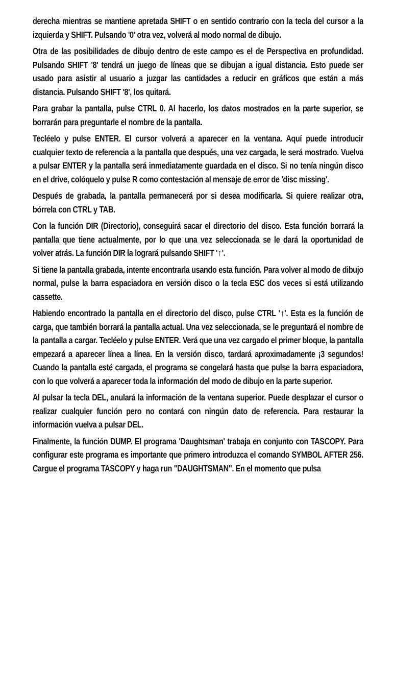derecha mientras se mantiene apretada SHIFT o en sentido contrario con la tecla del cursor a la izquierda y SHIFT. Pulsando '0' otra vez, volverá al modo normal de dibujo.
Otra de las posibilidades de dibujo dentro de este campo es el de Perspectiva en profundidad. Pulsando SHIFT '8' tendrá un juego de líneas que se dibujan a igual distancia. Esto puede ser usado para asistir al usuario a juzgar las cantidades a reducir en gráficos que están a más distancia. Pulsando SHIFT '8', los quitará.
Para grabar la pantalla, pulse CTRL 0. Al hacerlo, los datos mostrados en la parte superior, se borrarán para preguntarle el nombre de la pantalla.
Tecléelo y pulse ENTER. El cursor volverá a aparecer en la ventana. Aquí puede introducir cualquier texto de referencia a la pantalla que después, una vez cargada, le será mostrado. Vuelva a pulsar ENTER y la pantalla será inmediatamente guardada en el disco. Si no tenía ningún disco en el drive, colóquelo y pulse R como contestación al mensaje de error de 'disc missing'.
Después de grabada, la pantalla permanecerá por si desea modificarla. Si quiere realizar otra, bórrela con CTRL y TAB.
Con la función DIR (Directorio), conseguirá sacar el directorio del disco. Esta función borrará la pantalla que tiene actualmente, por lo que una vez seleccionada se le dará la oportunidad de volver atrás. La función DIR la logrará pulsando SHIFT '↑'.
Si tiene la pantalla grabada, intente encontrarla usando esta función. Para volver al modo de dibujo normal, pulse la barra espaciadora en versión disco o la tecla ESC dos veces si está utilizando cassette.
Habiendo encontrado la pantalla en el directorio del disco, pulse CTRL '↑'. Esta es la función de carga, que también borrará la pantalla actual. Una vez seleccionada, se le preguntará el nombre de la pantalla a cargar. Tecléelo y pulse ENTER. Verá que una vez cargado el primer bloque, la pantalla empezará a aparecer línea a línea. En la versión disco, tardará aproximadamente ¡3 segundos! Cuando la pantalla esté cargada, el programa se congelará hasta que pulse la barra espaciadora, con lo que volverá a aparecer toda la información del modo de dibujo en la parte superior.
Al pulsar la tecla DEL, anulará la información de la ventana superior. Puede desplazar el cursor o realizar cualquier función pero no contará con ningún dato de referencia. Para restaurar la información vuelva a pulsar DEL.
Finalmente, la función DUMP. El programa 'Daughtsman' trabaja en conjunto con TASCOPY. Para configurar este programa es importante que primero introduzca el comando SYMBOL AFTER 256. Cargue el programa TASCOPY y haga run "DAUGHTSMAN". En el momento que pulsa